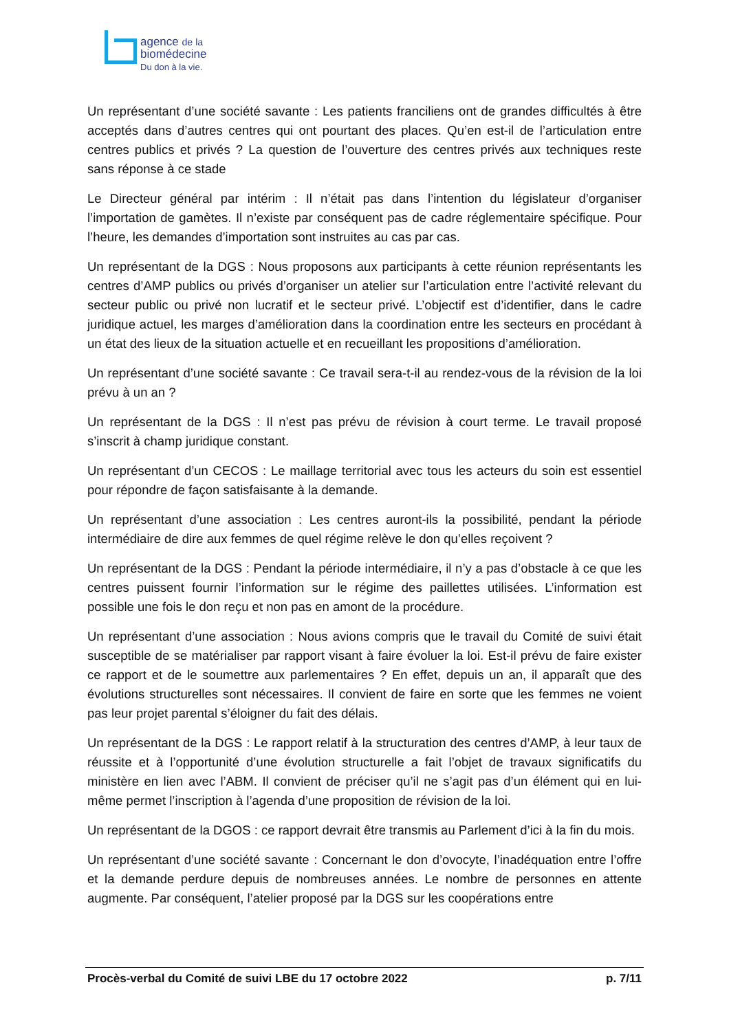agence de la
biomédecine
Du don à la vie.
Un représentant d’une société savante : Les patients franciliens ont de grandes difficultés à être acceptés dans d’autres centres qui ont pourtant des places. Qu’en est-il de l’articulation entre centres publics et privés ? La question de l’ouverture des centres privés aux techniques reste sans réponse à ce stade
Le Directeur général par intérim : Il n’était pas dans l’intention du législateur d’organiser l’importation de gamètes. Il n’existe par conséquent pas de cadre réglementaire spécifique. Pour l’heure, les demandes d’importation sont instruites au cas par cas.
Un représentant de la DGS : Nous proposons aux participants à cette réunion représentants les centres d’AMP publics ou privés d’organiser un atelier sur l’articulation entre l’activité relevant du secteur public ou privé non lucratif et le secteur privé. L’objectif est d’identifier, dans le cadre juridique actuel, les marges d’amélioration dans la coordination entre les secteurs en procédant à un état des lieux de la situation actuelle et en recueillant les propositions d’amélioration.
Un représentant d’une société savante : Ce travail sera-t-il au rendez-vous de la révision de la loi prévu à un an ?
Un représentant de la DGS : Il n’est pas prévu de révision à court terme. Le travail proposé s’inscrit à champ juridique constant.
Un représentant d’un CECOS : Le maillage territorial avec tous les acteurs du soin est essentiel pour répondre de façon satisfaisante à la demande.
Un représentant d’une association : Les centres auront-ils la possibilité, pendant la période intermédiaire de dire aux femmes de quel régime relève le don qu’elles reçoivent ?
Un représentant de la DGS : Pendant la période intermédiaire, il n’y a pas d’obstacle à ce que les centres puissent fournir l’information sur le régime des paillettes utilisées. L’information est possible une fois le don reçu et non pas en amont de la procédure.
Un représentant d’une association : Nous avions compris que le travail du Comité de suivi était susceptible de se matérialiser par rapport visant à faire évoluer la loi. Est-il prévu de faire exister ce rapport et de le soumettre aux parlementaires ? En effet, depuis un an, il apparaît que des évolutions structurelles sont nécessaires. Il convient de faire en sorte que les femmes ne voient pas leur projet parental s’éloigner du fait des délais.
Un représentant de la DGS : Le rapport relatif à la structuration des centres d’AMP, à leur taux de réussite et à l’opportunité d’une évolution structurelle a fait l’objet de travaux significatifs du ministère en lien avec l’ABM. Il convient de préciser qu’il ne s’agit pas d’un élément qui en lui-même permet l’inscription à l’agenda d’une proposition de révision de la loi.
Un représentant de la DGOS : ce rapport devrait être transmis au Parlement d’ici à la fin du mois.
Un représentant d’une société savante : Concernant le don d’ovocyte, l’inadéquation entre l’offre et la demande perdure depuis de nombreuses années. Le nombre de personnes en attente augmente. Par conséquent, l’atelier proposé par la DGS sur les coopérations entre
Procès-verbal du Comité de suivi LBE du 17 octobre 2022 p. 7/11